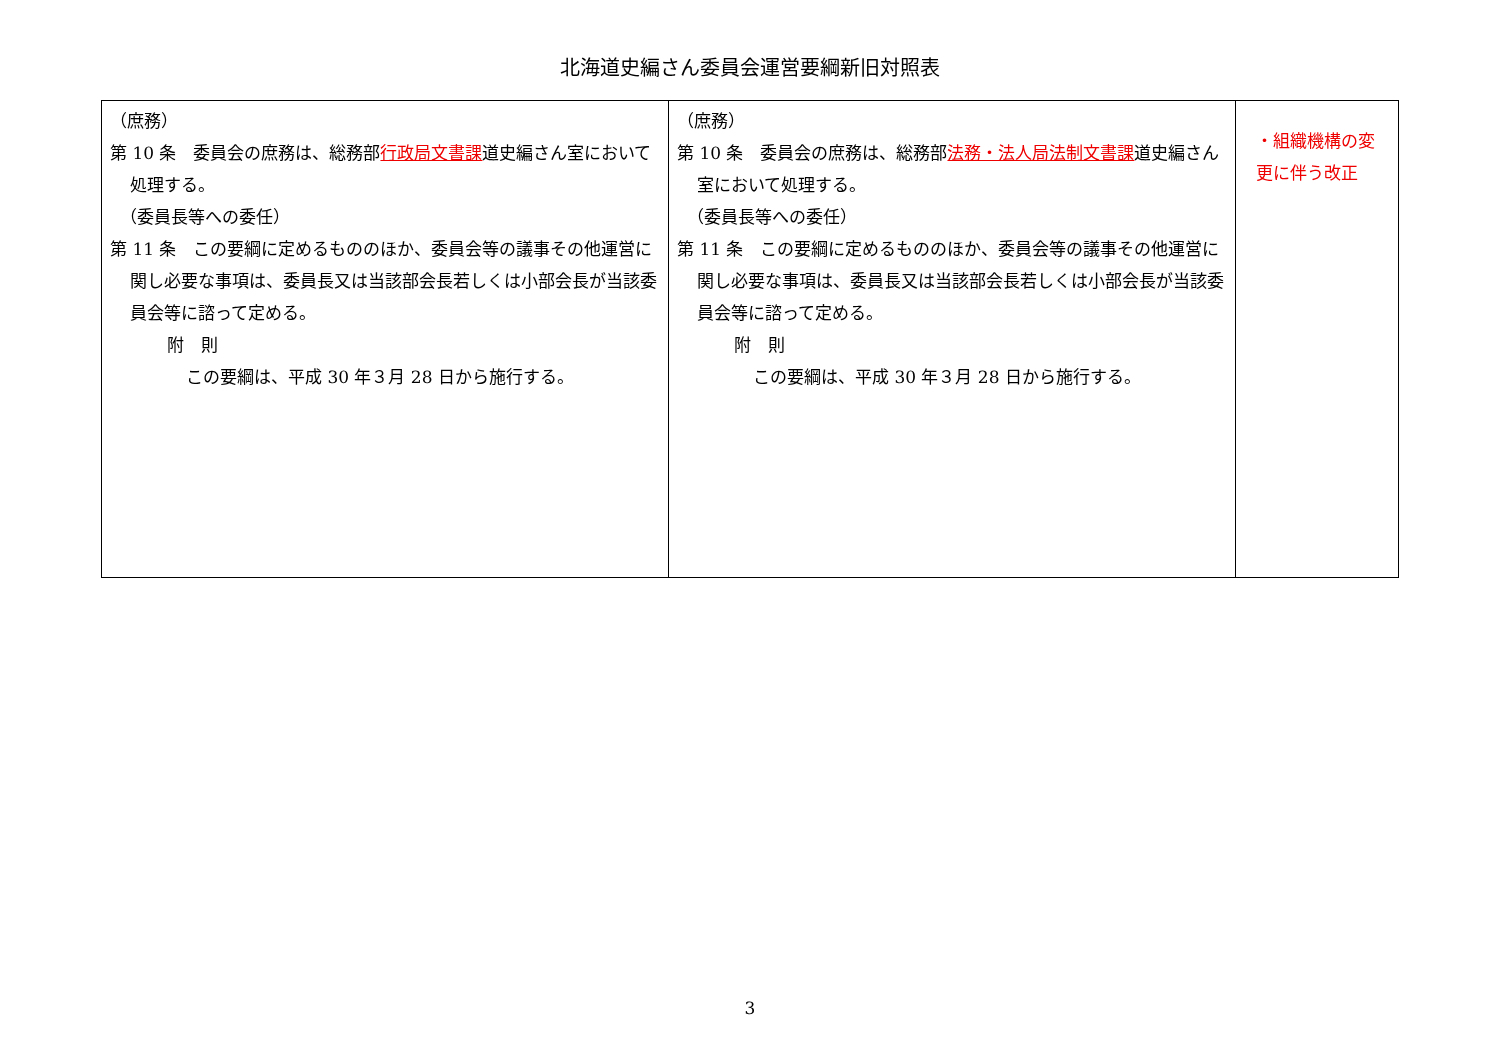北海道史編さん委員会運営要綱新旧対照表
| （庶務） 第 10 条 委員会の庶務は、総務部 行政局文書課 道史編さん室において処理する。 （委員長等への委任） 第 11 条 この要綱に定めるもののほか、委員会等の議事その他運営に関し必要な事項は、委員長又は当該部会長若しくは小部会長が当該委員会等に諮って定める。 附 則 この要綱は、平成 30 年３月 28 日から施行する。 | （庶務） 第 10 条 委員会の庶務は、総務部 法務・法人局法制文書課 道史編さん室において処理する。 （委員長等への委任） 第 11 条 この要綱に定めるもののほか、委員会等の議事その他運営に関し必要な事項は、委員長又は当該部会長若しくは小部会長が当該委員会等に諮って定める。 附 則 この要綱は、平成 30 年３月 28 日から施行する。 | ・組織機構の変更に伴う改正 |
3